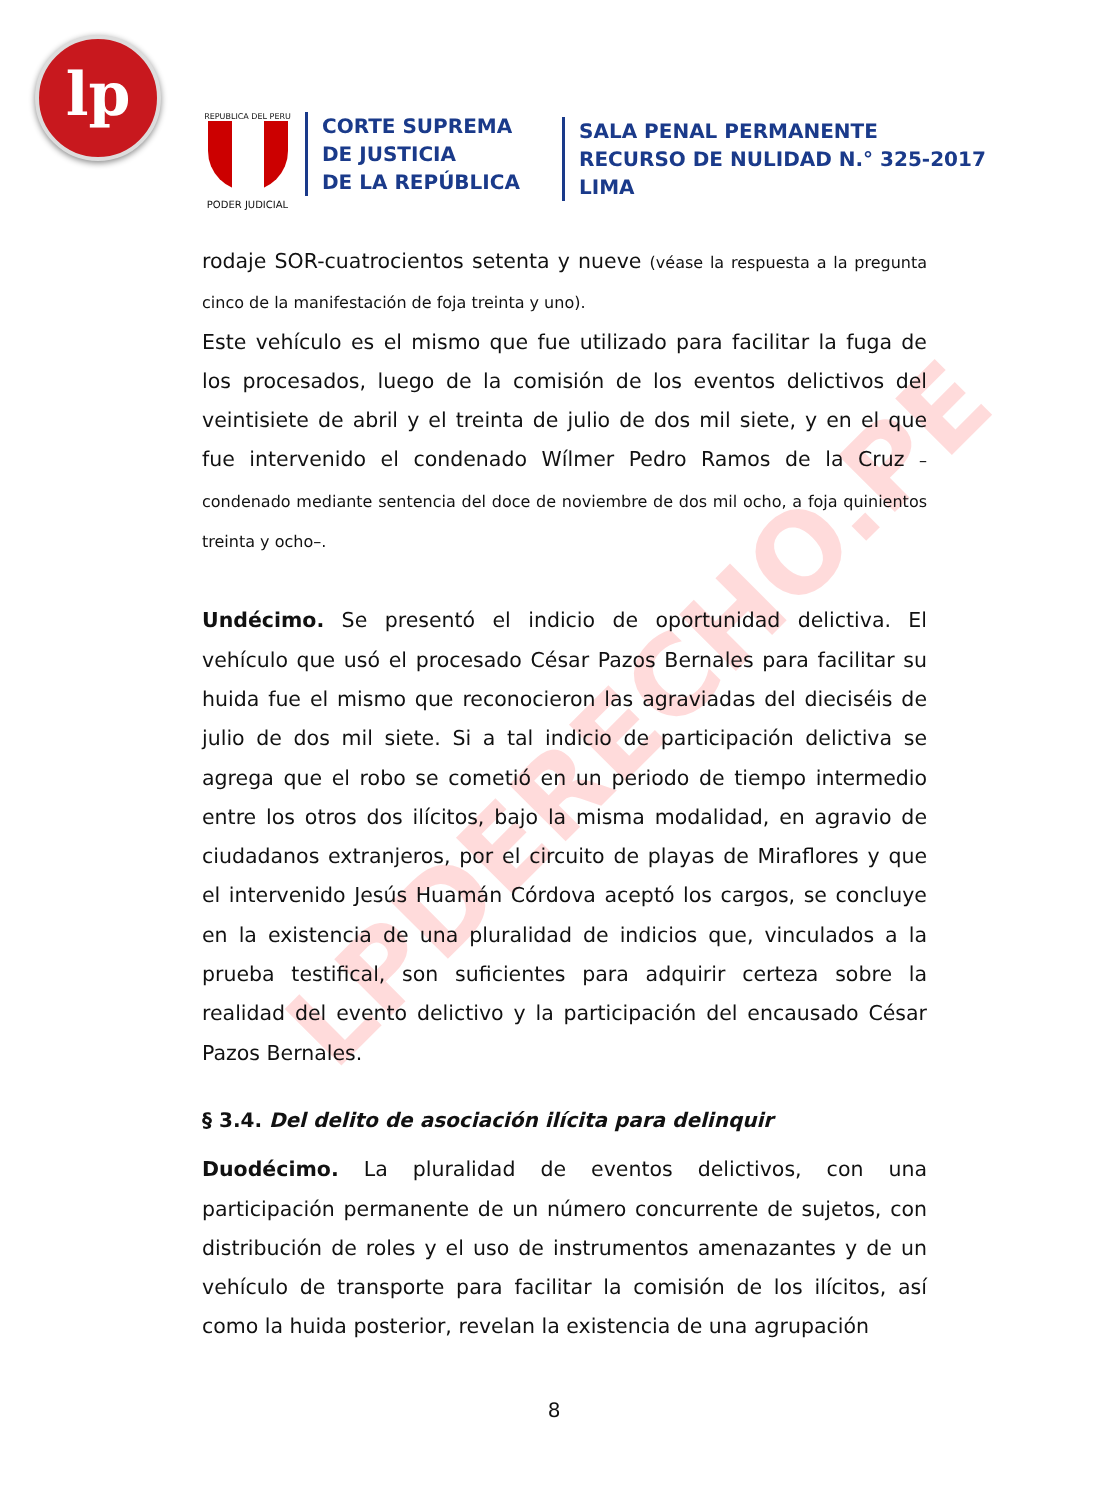lp
REPUBLICA DEL PERU
PODER JUDICIAL
CORTE SUPREMA
DE JUSTICIA
DE LA REPÚBLICA
SALA PENAL PERMANENTE
RECURSO DE NULIDAD N.° 325-2017
LIMA
LPDERECHO.PE
rodaje SOR-cuatrocientos setenta y nueve (véase la respuesta a la pregunta cinco de la manifestación de foja treinta y uno).
Este vehículo es el mismo que fue utilizado para facilitar la fuga de los procesados, luego de la comisión de los eventos delictivos del veintisiete de abril y el treinta de julio de dos mil siete, y en el que fue intervenido el condenado Wílmer Pedro Ramos de la Cruz –condenado mediante sentencia del doce de noviembre de dos mil ocho, a foja quinientos treinta y ocho–.
Undécimo. Se presentó el indicio de oportunidad delictiva. El vehículo que usó el procesado César Pazos Bernales para facilitar su huida fue el mismo que reconocieron las agraviadas del dieciséis de julio de dos mil siete. Si a tal indicio de participación delictiva se agrega que el robo se cometió en un periodo de tiempo intermedio entre los otros dos ilícitos, bajo la misma modalidad, en agravio de ciudadanos extranjeros, por el circuito de playas de Miraflores y que el intervenido Jesús Huamán Córdova aceptó los cargos, se concluye en la existencia de una pluralidad de indicios que, vinculados a la prueba testifical, son suficientes para adquirir certeza sobre la realidad del evento delictivo y la participación del encausado César Pazos Bernales.
§ 3.4. Del delito de asociación ilícita para delinquir
Duodécimo. La pluralidad de eventos delictivos, con una participación permanente de un número concurrente de sujetos, con distribución de roles y el uso de instrumentos amenazantes y de un vehículo de transporte para facilitar la comisión de los ilícitos, así como la huida posterior, revelan la existencia de una agrupación
8